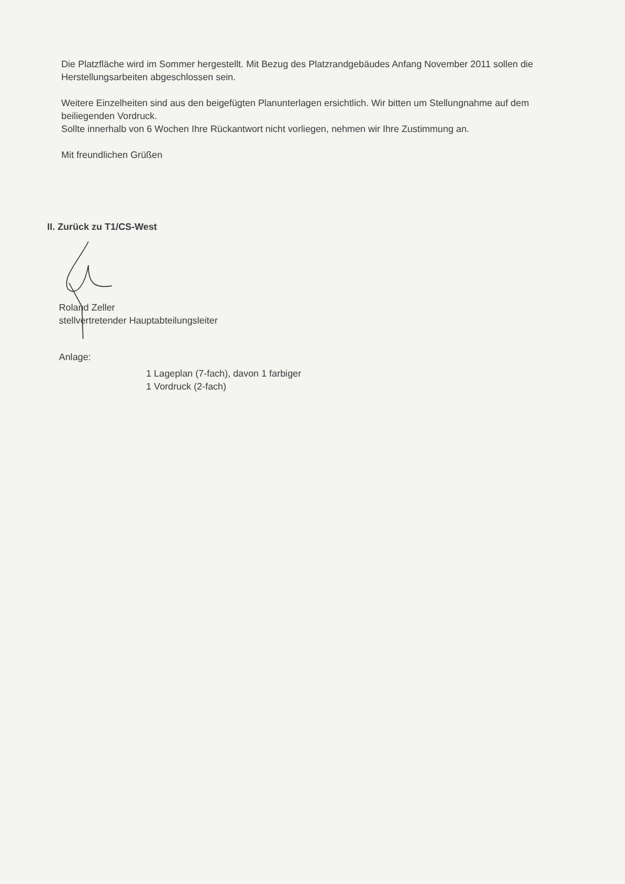Die Platzfläche wird im Sommer hergestellt. Mit Bezug des Platzrandgebäudes Anfang November 2011 sollen die Herstellungsarbeiten abgeschlossen sein.
Weitere Einzelheiten sind aus den beigefügten Planunterlagen ersichtlich. Wir bitten um Stellungnahme auf dem beiliegenden Vordruck.
Sollte innerhalb von 6 Wochen Ihre Rückantwort nicht vorliegen, nehmen wir Ihre Zustimmung an.
Mit freundlichen Grüßen
II. Zurück zu T1/CS-West
Roland Zeller
stellvertretender Hauptabteilungsleiter
Anlage:
1 Lageplan (7-fach), davon 1 farbiger
1 Vordruck (2-fach)